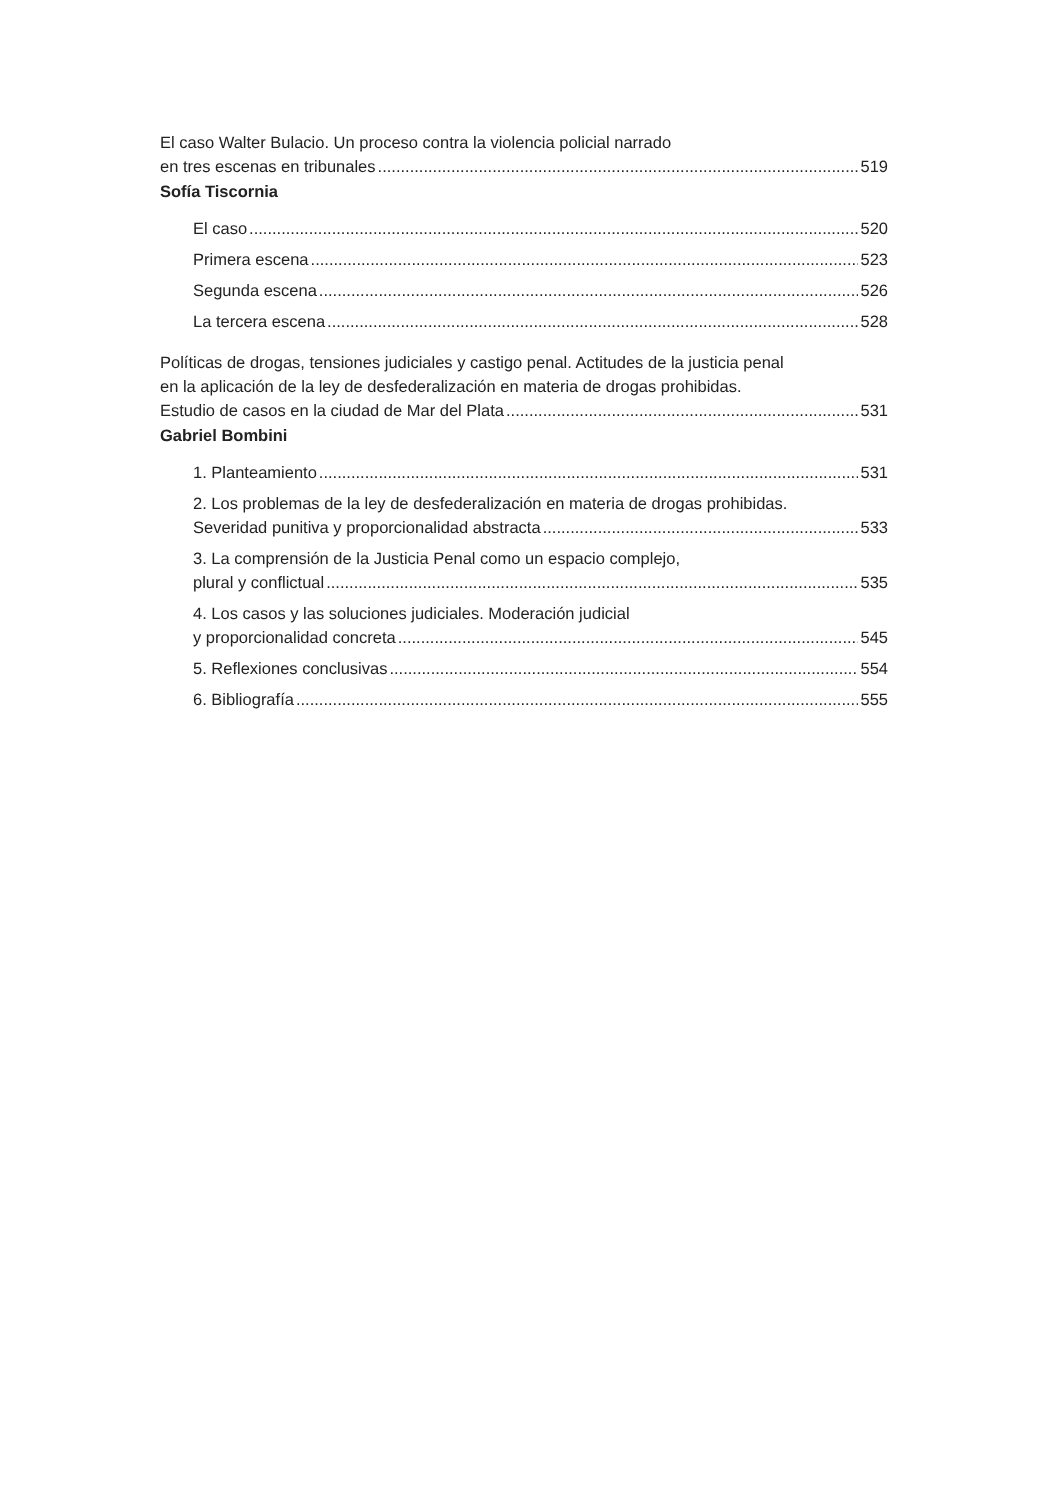El caso Walter Bulacio. Un proceso contra la violencia policial narrado
en tres escenas en tribunales 519
Sofía Tiscornia
El caso 520
Primera escena 523
Segunda escena 526
La tercera escena 528
Políticas de drogas, tensiones judiciales y castigo penal. Actitudes de la justicia penal
en la aplicación de la ley de desfederalización en materia de drogas prohibidas.
Estudio de casos en la ciudad de Mar del Plata 531
Gabriel Bombini
1. Planteamiento 531
2. Los problemas de la ley de desfederalización en materia de drogas prohibidas.
Severidad punitiva y proporcionalidad abstracta 533
3. La comprensión de la Justicia Penal como un espacio complejo,
plural y conflictual 535
4. Los casos y las soluciones judiciales. Moderación judicial
y proporcionalidad concreta 545
5. Reflexiones conclusivas 554
6. Bibliografía 555